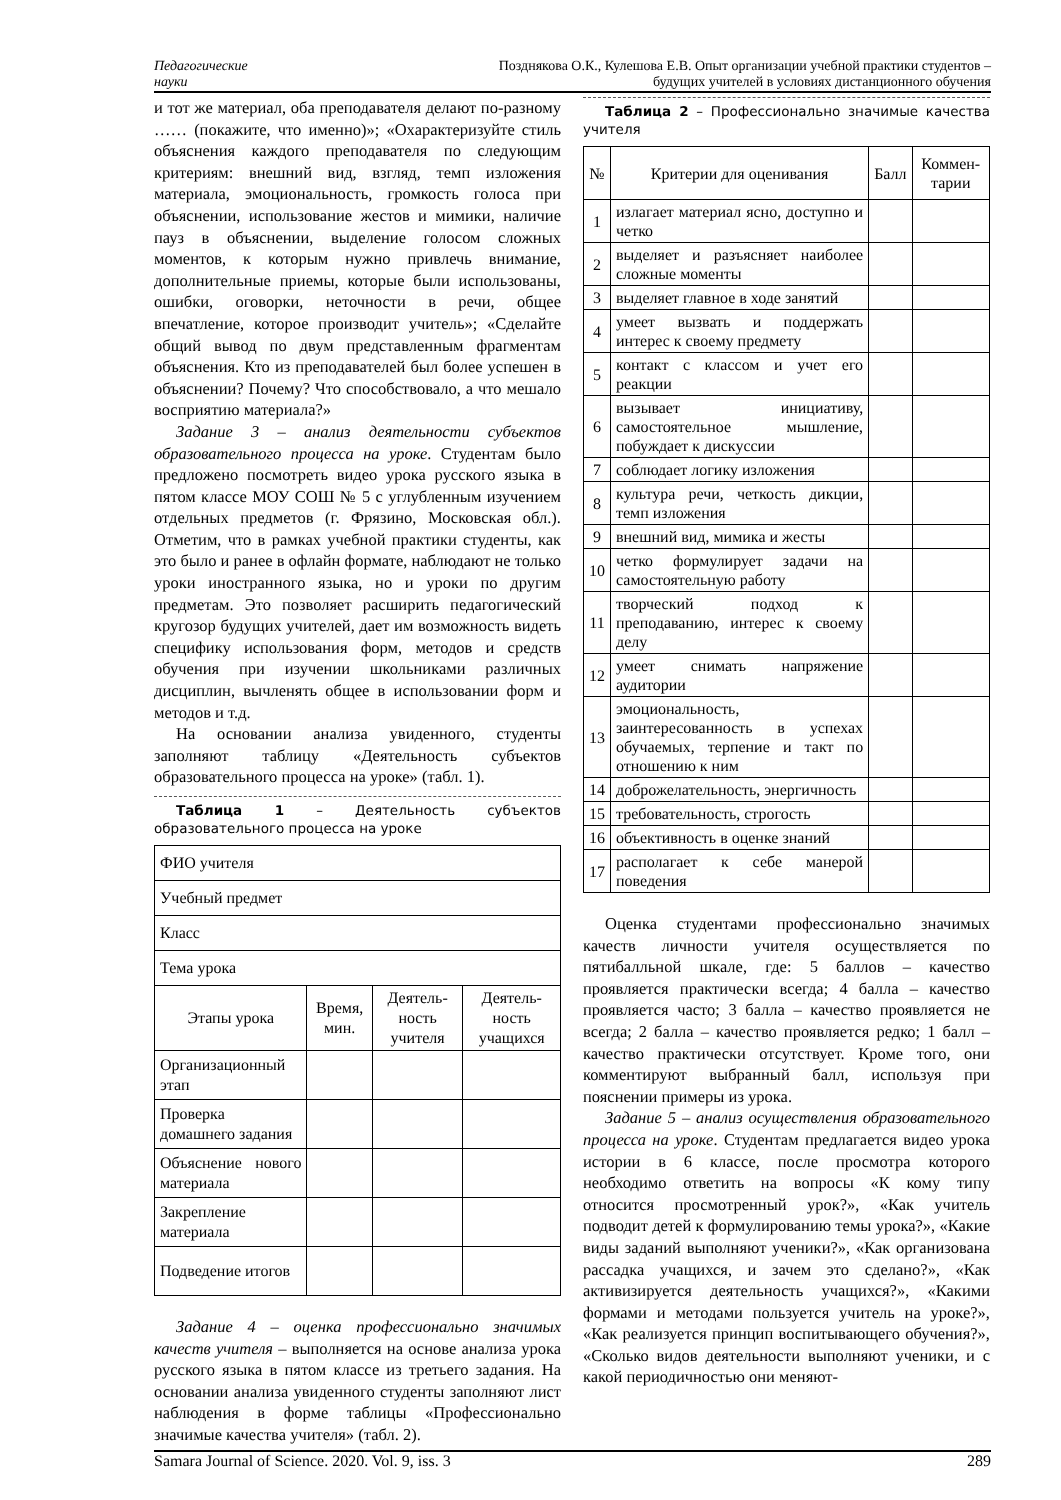Педагогические
науки
Позднякова О.К., Кулешова Е.В. Опыт организации учебной практики студентов –
будущих учителей в условиях дистанционного обучения
и тот же материал, оба преподавателя делают по-разному …… (покажите, что именно)»; «Охарактеризуйте стиль объяснения каждого преподавателя по следующим критериям: внешний вид, взгляд, темп изложения материала, эмоциональность, громкость голоса при объяснении, использование жестов и мимики, наличие пауз в объяснении, выделение голосом сложных моментов, к которым нужно привлечь внимание, дополнительные приемы, которые были использованы, ошибки, оговорки, неточности в речи, общее впечатление, которое производит учитель»; «Сделайте общий вывод по двум представленным фрагментам объяснения. Кто из преподавателей был более успешен в объяснении? Почему? Что способствовало, а что мешало восприятию материала?»
Задание 3 – анализ деятельности субъектов образовательного процесса на уроке. Студентам было предложено посмотреть видео урока русского языка в пятом классе МОУ СОШ № 5 с углубленным изучением отдельных предметов (г. Фрязино, Московская обл.). Отметим, что в рамках учебной практики студенты, как это было и ранее в офлайн формате, наблюдают не только уроки иностранного языка, но и уроки по другим предметам. Это позволяет расширить педагогический кругозор будущих учителей, дает им возможность видеть специфику использования форм, методов и средств обучения при изучении школьниками различных дисциплин, вычленять общее в использовании форм и методов и т.д.
На основании анализа увиденного, студенты заполняют таблицу «Деятельность субъектов образовательного процесса на уроке» (табл. 1).
Таблица 1 – Деятельность субъектов образовательного процесса на уроке
| ФИО учителя | | | |
| Учебный предмет | | | |
| Класс | | | |
| Тема урока | | | |
| Этапы урока | Время, мин. | Деятель-ность учителя | Деятель-ность учащихся |
| Организационный этап | | | |
| Проверка домашнего задания | | | |
| Объяснение нового материала | | | |
| Закрепление материала | | | |
| Подведение итогов | | | |
Задание 4 – оценка профессионально значимых качеств учителя – выполняется на основе анализа урока русского языка в пятом классе из третьего задания. На основании анализа увиденного студенты заполняют лист наблюдения в форме таблицы «Профессионально значимые качества учителя» (табл. 2).
Таблица 2 – Профессионально значимые качества учителя
| № | Критерии для оценивания | Балл | Коммен-тарии |
| --- | --- | --- | --- |
| 1 | излагает материал ясно, доступно и четко | | |
| 2 | выделяет и разъясняет наиболее сложные моменты | | |
| 3 | выделяет главное в ходе занятий | | |
| 4 | умеет вызвать и поддержать интерес к своему предмету | | |
| 5 | контакт с классом и учет его реакции | | |
| 6 | вызывает инициативу, самостоятельное мышление, побуждает к дискуссии | | |
| 7 | соблюдает логику изложения | | |
| 8 | культура речи, четкость дикции, темп изложения | | |
| 9 | внешний вид, мимика и жесты | | |
| 10 | четко формулирует задачи на самостоятельную работу | | |
| 11 | творческий подход к преподаванию, интерес к своему делу | | |
| 12 | умеет снимать напряжение аудитории | | |
| 13 | эмоциональность, заинтересованность в успехах обучаемых, терпение и такт по отношению к ним | | |
| 14 | доброжелательность, энергичность | | |
| 15 | требовательность, строгость | | |
| 16 | объективность в оценке знаний | | |
| 17 | располагает к себе манерой поведения | | |
Оценка студентами профессионально значимых качеств личности учителя осуществляется по пятибалльной шкале, где: 5 баллов – качество проявляется практически всегда; 4 балла – качество проявляется часто; 3 балла – качество проявляется не всегда; 2 балла – качество проявляется редко; 1 балл – качество практически отсутствует. Кроме того, они комментируют выбранный балл, используя при пояснении примеры из урока.
Задание 5 – анализ осуществления образовательного процесса на уроке. Студентам предлагается видео урока истории в 6 классе, после просмотра которого необходимо ответить на вопросы «К кому типу относится просмотренный урок?», «Как учитель подводит детей к формулированию темы урока?», «Какие виды заданий выполняют ученики?», «Как организована рассадка учащихся, и зачем это сделано?», «Как активизируется деятельность учащихся?», «Какими формами и методами пользуется учитель на уроке?», «Как реализуется принцип воспитывающего обучения?», «Сколько видов деятельности выполняют ученики, и с какой периодичностью они меняют-
Samara Journal of Science. 2020. Vol. 9, iss. 3 289